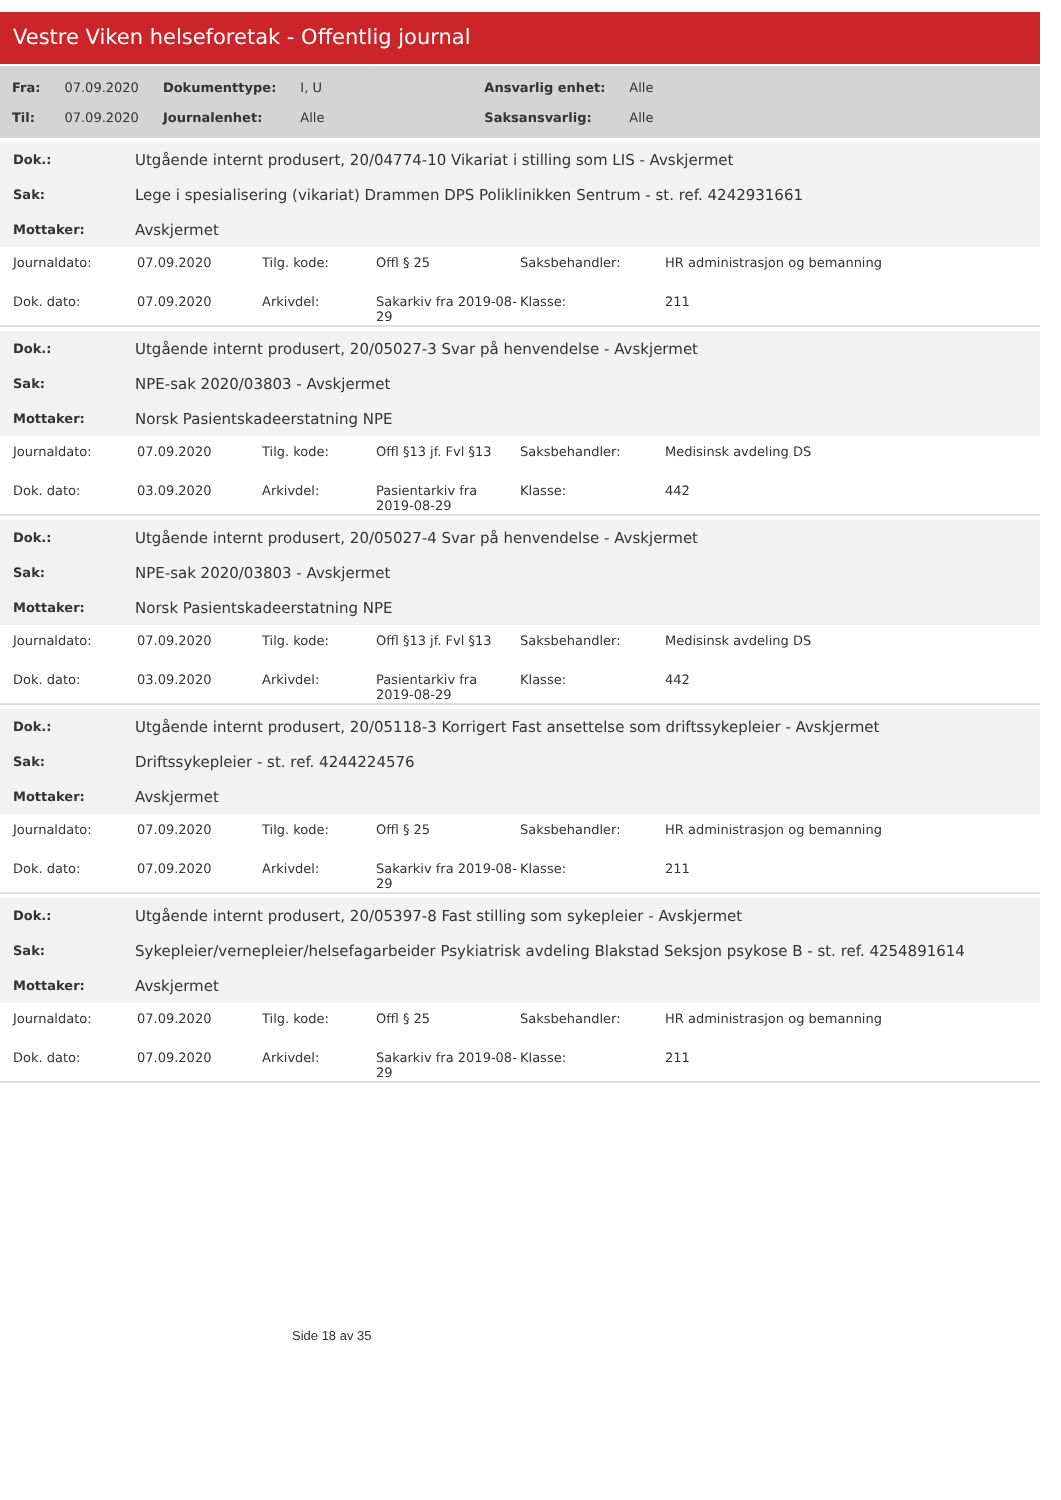Vestre Viken helseforetak - Offentlig journal
| Fra: | 07.09.2020 | Dokumenttype: | I, U | Ansvarlig enhet: | Alle |
| Til: | 07.09.2020 | Journalenhet: | Alle | Saksansvarlig: | Alle |
| Dok.: | Utgående internt produsert, 20/04774-10 Vikariat i stilling som LIS - Avskjermet |
| Sak: | Lege i spesialisering (vikariat) Drammen DPS Poliklinikken Sentrum - st. ref. 4242931661 |
| Mottaker: | Avskjermet |
| Journaldato: | 07.09.2020 | Tilg. kode: | Offl § 25 | Saksbehandler: | HR administrasjon og bemanning |
| Dok. dato: | 07.09.2020 | Arkivdel: | Sakarkiv fra 2019-08-29 | Klasse: | 211 |
| Dok.: | Utgående internt produsert, 20/05027-3 Svar på henvendelse - Avskjermet |
| Sak: | NPE-sak 2020/03803 - Avskjermet |
| Mottaker: | Norsk Pasientskadeerstatning NPE |
| Journaldato: | 07.09.2020 | Tilg. kode: | Offl §13 jf. Fvl §13 | Saksbehandler: | Medisinsk avdeling DS |
| Dok. dato: | 03.09.2020 | Arkivdel: | Pasientarkiv fra 2019-08-29 | Klasse: | 442 |
| Dok.: | Utgående internt produsert, 20/05027-4 Svar på henvendelse - Avskjermet |
| Sak: | NPE-sak 2020/03803 - Avskjermet |
| Mottaker: | Norsk Pasientskadeerstatning NPE |
| Journaldato: | 07.09.2020 | Tilg. kode: | Offl §13 jf. Fvl §13 | Saksbehandler: | Medisinsk avdeling DS |
| Dok. dato: | 03.09.2020 | Arkivdel: | Pasientarkiv fra 2019-08-29 | Klasse: | 442 |
| Dok.: | Utgående internt produsert, 20/05118-3 Korrigert Fast ansettelse som driftssykepleier - Avskjermet |
| Sak: | Driftssykepleier - st. ref. 4244224576 |
| Mottaker: | Avskjermet |
| Journaldato: | 07.09.2020 | Tilg. kode: | Offl § 25 | Saksbehandler: | HR administrasjon og bemanning |
| Dok. dato: | 07.09.2020 | Arkivdel: | Sakarkiv fra 2019-08-29 | Klasse: | 211 |
| Dok.: | Utgående internt produsert, 20/05397-8 Fast stilling som sykepleier - Avskjermet |
| Sak: | Sykepleier/vernepleier/helsefagarbeider Psykiatrisk avdeling Blakstad Seksjon psykose B - st. ref. 4254891614 |
| Mottaker: | Avskjermet |
| Journaldato: | 07.09.2020 | Tilg. kode: | Offl § 25 | Saksbehandler: | HR administrasjon og bemanning |
| Dok. dato: | 07.09.2020 | Arkivdel: | Sakarkiv fra 2019-08-29 | Klasse: | 211 |
Side 18 av 35